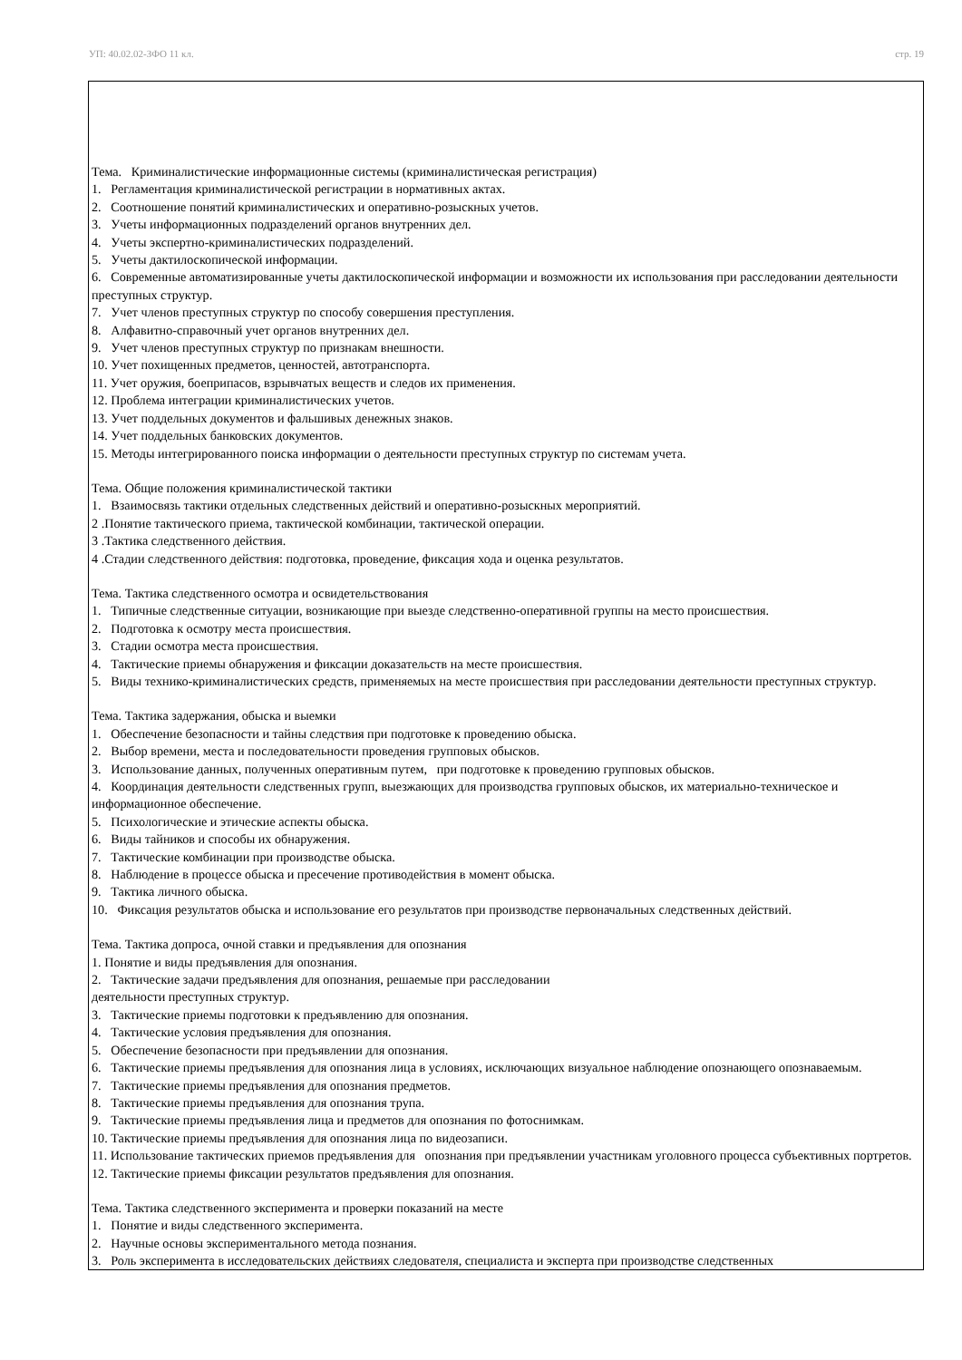УП: 40.02.02-ЗФО 11 кл. стр. 19
Тема. Криминалистические информационные системы (криминалистическая регистрация)
1. Регламентация криминалистической регистрации в нормативных актах.
2. Соотношение понятий криминалистических и оперативно-розыскных учетов.
3. Учеты информационных подразделений органов внутренних дел.
4. Учеты экспертно-криминалистических подразделений.
5. Учеты дактилоскопической информации.
6. Современные автоматизированные учеты дактилоскопической информации и возможности их использования при расследовании деятельности преступных структур.
7. Учет членов преступных структур по способу совершения преступления.
8. Алфавитно-справочный учет органов внутренних дел.
9. Учет членов преступных структур по признакам внешности.
10. Учет похищенных предметов, ценностей, автотранспорта.
11. Учет оружия, боеприпасов, взрывчатых веществ и следов их применения.
12. Проблема интеграции криминалистических учетов.
13. Учет поддельных документов и фальшивых денежных знаков.
14. Учет поддельных банковских документов.
15. Методы интегрированного поиска информации о деятельности преступных структур по системам учета.
Тема. Общие положения криминалистической тактики
1. Взаимосвязь тактики отдельных следственных действий и оперативно-розыскных мероприятий.
2 .Понятие тактического приема, тактической комбинации, тактической операции.
3 .Тактика следственного действия.
4 .Стадии следственного действия: подготовка, проведение, фиксация хода и оценка результатов.
Тема. Тактика следственного осмотра и освидетельствования
1. Типичные следственные ситуации, возникающие при выезде следственно-оперативной группы на место происшествия.
2. Подготовка к осмотру места происшествия.
3. Стадии осмотра места происшествия.
4. Тактические приемы обнаружения и фиксации доказательств на месте происшествия.
5. Виды технико-криминалистических средств, применяемых на месте происшествия при расследовании деятельности преступных структур.
Тема. Тактика задержания, обыска и выемки
1. Обеспечение безопасности и тайны следствия при подготовке к проведению обыска.
2. Выбор времени, места и последовательности проведения групповых обысков.
3. Использование данных, полученных оперативным путем, при подготовке к проведению групповых обысков.
4. Координация деятельности следственных групп, выезжающих для производства групповых обысков, их материально-техническое и информационное обеспечение.
5. Психологические и этические аспекты обыска.
6. Виды тайников и способы их обнаружения.
7. Тактические комбинации при производстве обыска.
8. Наблюдение в процессе обыска и пресечение противодействия в момент обыска.
9. Тактика личного обыска.
10. Фиксация результатов обыска и использование его результатов при производстве первоначальных следственных действий.
Тема. Тактика допроса, очной ставки и предъявления для опознания
1. Понятие и виды предъявления для опознания.
2. Тактические задачи предъявления для опознания, решаемые при расследовании
деятельности преступных структур.
3. Тактические приемы подготовки к предъявлению для опознания.
4. Тактические условия предъявления для опознания.
5. Обеспечение безопасности при предъявлении для опознания.
6. Тактические приемы предъявления для опознания лица в условиях, исключающих визуальное наблюдение опознающего опознаваемым.
7. Тактические приемы предъявления для опознания предметов.
8. Тактические приемы предъявления для опознания трупа.
9. Тактические приемы предъявления лица и предметов для опознания по фотоснимкам.
10. Тактические приемы предъявления для опознания лица по видеозаписи.
11. Использование тактических приемов предъявления для опознания при предъявлении участникам уголовного процесса субъективных портретов.
12. Тактические приемы фиксации результатов предъявления для опознания.
Тема. Тактика следственного эксперимента и проверки показаний на месте
1. Понятие и виды следственного эксперимента.
2. Научные основы экспериментального метода познания.
3. Роль эксперимента в исследовательских действиях следователя, специалиста и эксперта при производстве следственных